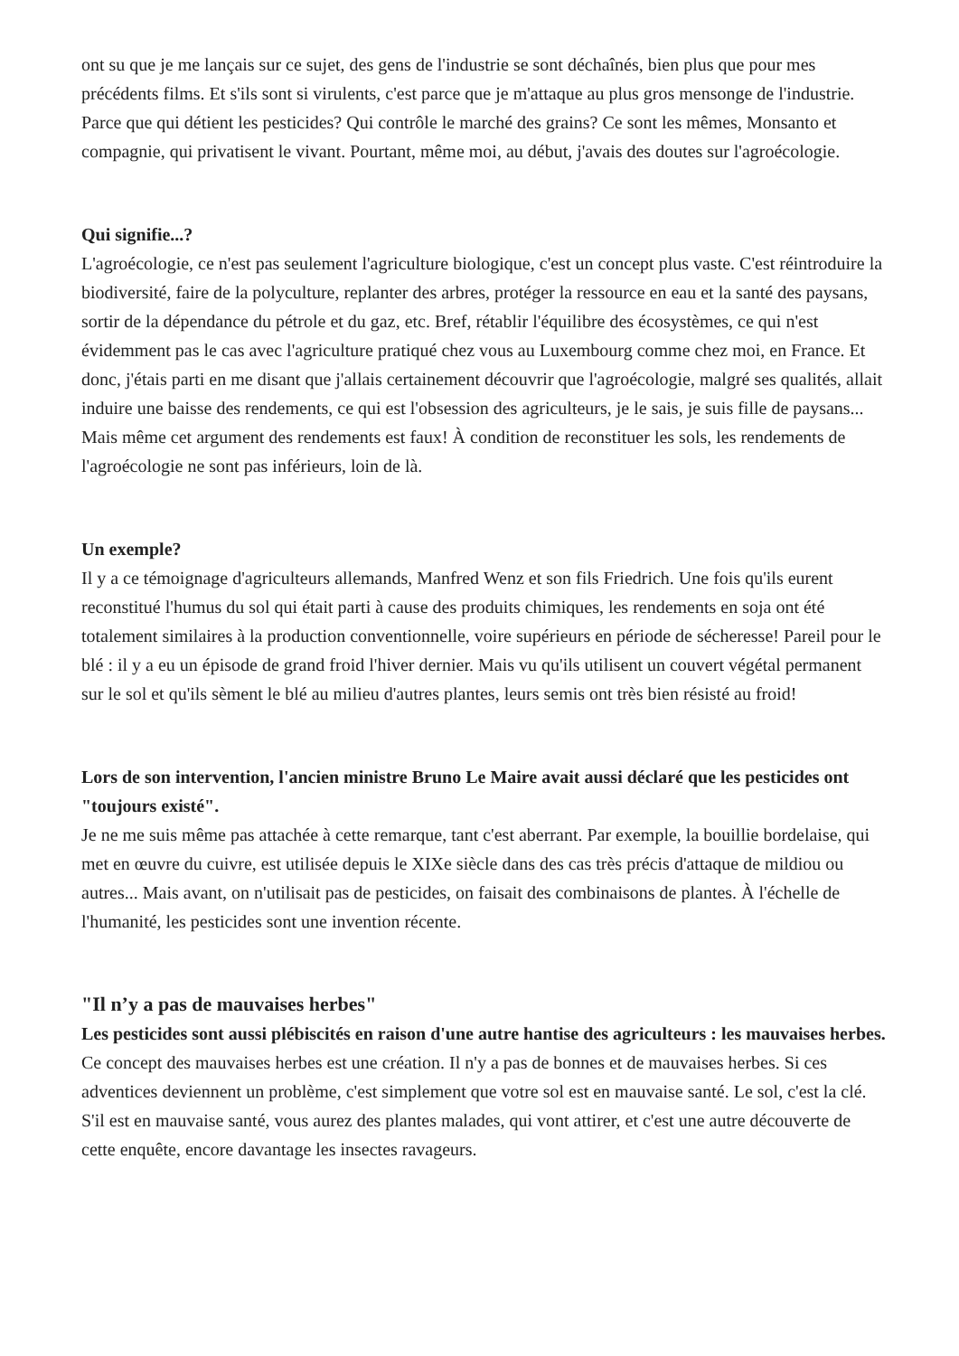ont su que je me lançais sur ce sujet, des gens de l'industrie se sont déchaînés, bien plus que pour mes précédents films. Et s'ils sont si virulents, c'est parce que je m'attaque au plus gros mensonge de l'industrie. Parce que qui détient les pesticides? Qui contrôle le marché des grains? Ce sont les mêmes, Monsanto et compagnie, qui privatisent le vivant. Pourtant, même moi, au début, j'avais des doutes sur l'agroécologie.
Qui signifie...?
L'agroécologie, ce n'est pas seulement l'agriculture biologique, c'est un concept plus vaste. C'est réintroduire la biodiversité, faire de la polyculture, replanter des arbres, protéger la ressource en eau et la santé des paysans, sortir de la dépendance du pétrole et du gaz, etc. Bref, rétablir l'équilibre des écosystèmes, ce qui n'est évidemment pas le cas avec l'agriculture pratiqué chez vous au Luxembourg comme chez moi, en France. Et donc, j'étais parti en me disant que j'allais certainement découvrir que l'agroécologie, malgré ses qualités, allait induire une baisse des rendements, ce qui est l'obsession des agriculteurs, je le sais, je suis fille de paysans... Mais même cet argument des rendements est faux! À condition de reconstituer les sols, les rendements de l'agroécologie ne sont pas inférieurs, loin de là.
Un exemple?
Il y a ce témoignage d'agriculteurs allemands, Manfred Wenz et son fils Friedrich. Une fois qu'ils eurent reconstitué l'humus du sol qui était parti à cause des produits chimiques, les rendements en soja ont été totalement similaires à la production conventionnelle, voire supérieurs en période de sécheresse! Pareil pour le blé : il y a eu un épisode de grand froid l'hiver dernier. Mais vu qu'ils utilisent un couvert végétal permanent sur le sol et qu'ils sèment le blé au milieu d'autres plantes, leurs semis ont très bien résisté au froid!
Lors de son intervention, l'ancien ministre Bruno Le Maire avait aussi déclaré que les pesticides ont "toujours existé".
Je ne me suis même pas attachée à cette remarque, tant c'est aberrant. Par exemple, la bouillie bordelaise, qui met en œuvre du cuivre, est utilisée depuis le XIXe siècle dans des cas très précis d'attaque de mildiou ou autres... Mais avant, on n'utilisait pas de pesticides, on faisait des combinaisons de plantes. À l'échelle de l'humanité, les pesticides sont une invention récente.
"Il n’y a pas de mauvaises herbes"
Les pesticides sont aussi plébiscités en raison d'une autre hantise des agriculteurs : les mauvaises herbes.
Ce concept des mauvaises herbes est une création. Il n'y a pas de bonnes et de mauvaises herbes. Si ces adventices deviennent un problème, c'est simplement que votre sol est en mauvaise santé. Le sol, c'est la clé. S'il est en mauvaise santé, vous aurez des plantes malades, qui vont attirer, et c'est une autre découverte de cette enquête, encore davantage les insectes ravageurs.